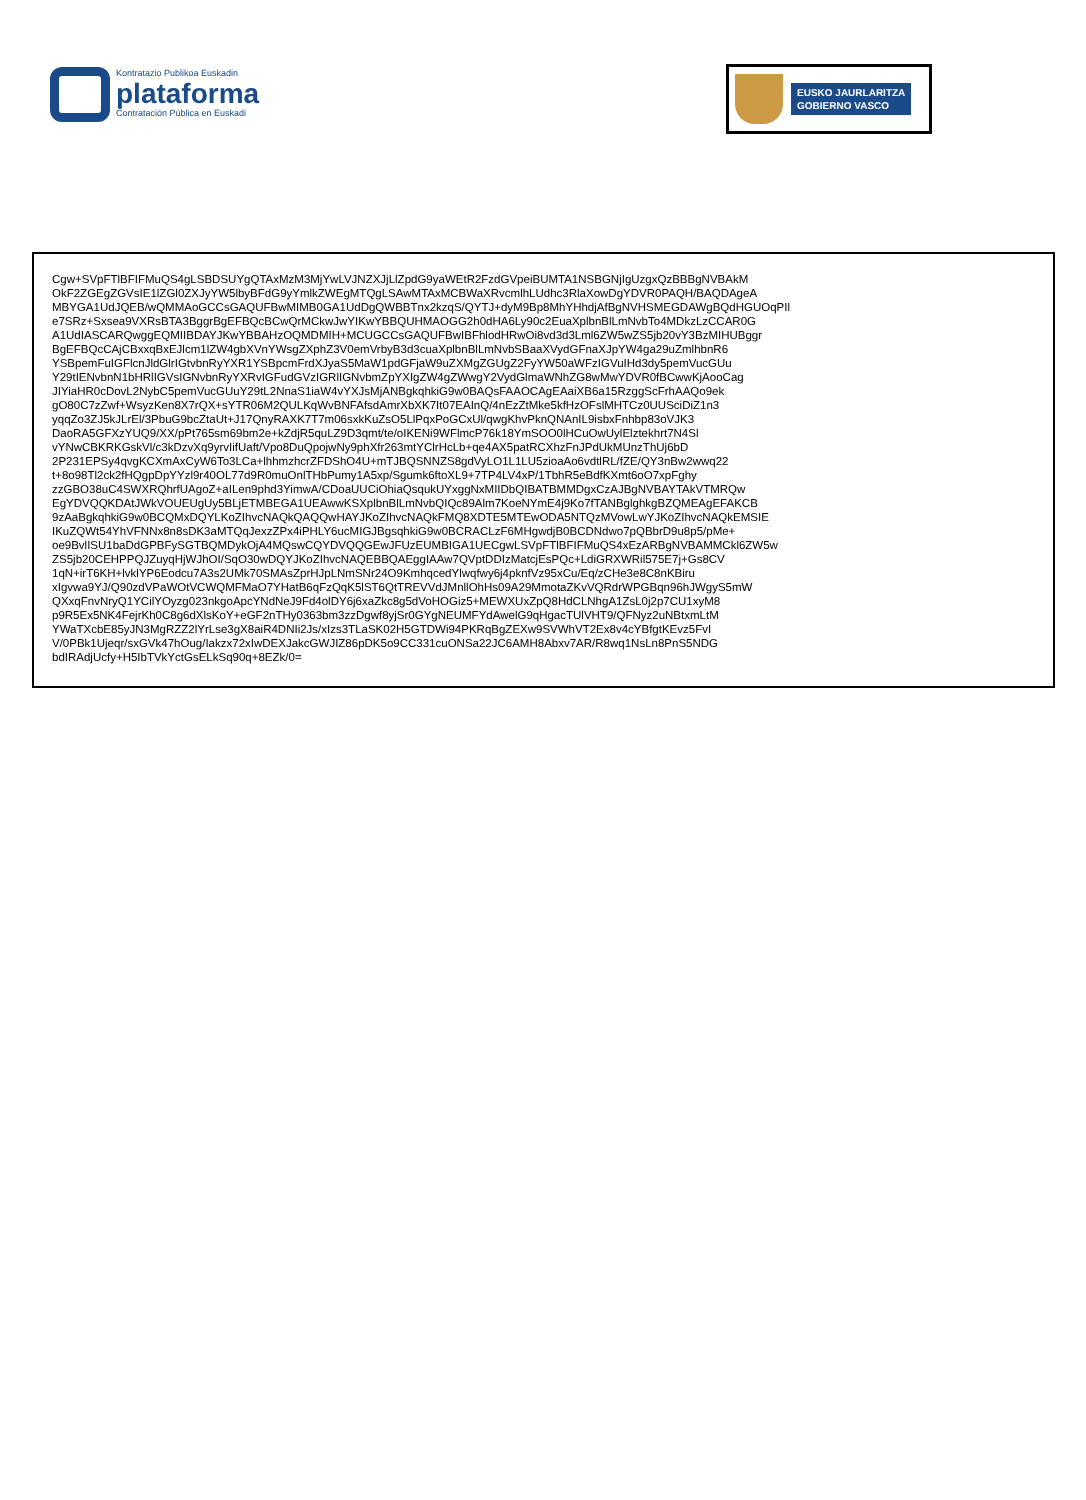Kontratazio Publikoa Euskadin
plataforma
Contratación Pública en Euskadi
EUSKO JAURLARITZA
GOBIERNO VASCO
Cgw+SVpFTlBFIFMuQS4gLSBDSUYgQTAxMzM3MjYwLVJNZXJjLlZpdG9yaWEtR2FzdGVpeiBUMTA1NSBGNjIgUzgxQzBBBgNVBAkM
OkF2ZGEgZGVsIE1lZGl0ZXJyYW5lbyBFdG9yYmlkZWEgMTQgLSAwMTAxMCBWaXRvcmlhLUdhc3RlaXowDgYDVR0PAQH/BAQDAgeA
MBYGA1UdJQEB/wQMMAoGCCsGAQUFBwMIMB0GA1UdDgQWBBTnx2kzqS/QYTJ+dyM9Bp8MhYHhdjAfBgNVHSMEGDAWgBQdHGUOqPIl
e7SRz+Sxsea9VXRsBTA3BggrBgEFBQcBCwQrMCkwJwYIKwYBBQUHMAOGG2h0dHA6Ly90c2EuaXplbnBlLmNvbTo4MDkzLzCCAR0G
A1UdIASCARQwggEQMIIBDAYJKwYBBAHzOQMDMIH+MCUGCCsGAQUFBwIBFhlodHRwOi8vd3d3Lml6ZW5wZS5jb20vY3BzMIHUBggr
BgEFBQcCAjCBxxqBxEJlcm1lZW4gbXVnYWsgZXphZ3V0emVrbyB3d3cuaXplbnBlLmNvbSBaaXVydGFnaXJpYW4ga29uZmlhbnR6
YSBpemFuIGFlcnJldGlrIGtvbnRyYXR1YSBpcmFrdXJyaS5MaW1pdGFjaW9uZXMgZGUgZ2FyYW50aWFzIGVuIHd3dy5pemVucGUu
Y29tIENvbnN1bHRlIGVsIGNvbnRyYXRvIGFudGVzIGRlIGNvbmZpYXIgZW4gZWwgY2VydGlmaWNhZG8wMwYDVR0fBCwwKjAooCag
JIYiaHR0cDovL2NybC5pemVucGUuY29tL2NnaS1iaW4vYXJsMjANBgkqhkiG9w0BAQsFAAOCAgEAaiXB6a15RzggScFrhAAQo9ek
gO80C7zZwf+WsyzKen8X7rQX+sYTR06M2QULKqWvBNFAfsdAmrXbXK7It07EAInQ/4nEzZtMke5kfHzOFslMHTCz0UUSciDiZ1n3
yqqZo3ZJ5kJLrEl/3PbuG9bcZtaUt+J17QnyRAXK7T7m06sxkKuZsO5LlPqxPoGCxUl/qwgKhvPknQNAnIL9isbxFnhbp83oVJK3
DaoRA5GFXzYUQ9/XX/pPt765sm69bm2e+kZdjR5quLZ9D3qmt/te/oIKENi9WFlmcP76k18YmSOO0lHCuOwUylElztekhrt7N4Sl
vYNwCBKRKGskVl/c3kDzvXq9yrvIifUaft/Vpo8DuQpojwNy9phXfr263mtYClrHcLb+qe4AX5patRCXhzFnJPdUkMUnzThUj6bD
2P231EPSy4qvgKCXmAxCyW6To3LCa+lhhmzhcrZFDShO4U+mTJBQSNNZS8gdVyLO1L1LU5zioaAo6vdtlRL/fZE/QY3nBw2wwq22
t+8o98Tl2ck2fHQgpDpYYzl9r40OL77d9R0muOnlTHbPumy1A5xp/Sgumk6ftoXL9+7TP4LV4xP/1TbhR5eBdfKXmt6oO7xpFghy
zzGBO38uC4SWXRQhrfUAgoZ+aILen9phd3YimwA/CDoaUUCiOhiaQsqukUYxggNxMIIDbQIBATBMMDgxCzAJBgNVBAYTAkVTMRQw
EgYDVQQKDAtJWkVOUEUgUy5BLjETMBEGA1UEAwwKSXplbnBlLmNvbQIQc89Alm7KoeNYmE4j9Ko7fTANBglghkgBZQMEAgEFAKCB
9zAaBgkqhkiG9w0BCQMxDQYLKoZIhvcNAQkQAQQwHAYJKoZIhvcNAQkFMQ8XDTE5MTEwODA5NTQzMVowLwYJKoZIhvcNAQkEMSIE
IKuZQWt54YhVFNNx8n8sDK3aMTQqJexzZPx4iPHLY6ucMIGJBgsqhkiG9w0BCRACLzF6MHgwdjB0BCDNdwo7pQBbrD9u8p5/pMe+
oe9BvlISU1baDdGPBFySGTBQMDykOjA4MQswCQYDVQQGEwJFUzEUMBIGA1UECgwLSVpFTlBFIFMuQS4xEzARBgNVBAMMCkl6ZW5w
ZS5jb20CEHPPQJZuyqHjWJhOI/SqO30wDQYJKoZIhvcNAQEBBQAEggIAAw7QVptDDIzMatcjEsPQc+LdiGRXWRil575E7j+Gs8CV
1qN+irT6KH+lvklYP6Eodcu7A3s2UMk70SMAsZprHJpLNmSNr24O9KmhqcedYlwqfwy6j4pknfVz95xCu/Eq/zCHe3e8C8nKBiru
xIgvwa9YJ/Q90zdVPaWOtVCWQMFMaO7YHatB6qFzQqK5lST6QtTREVVdJMnllOhHs09A29MmotaZKvVQRdrWPGBqn96hJWgyS5mW
QXxqFnvNryQ1YCilYOyzg023nkgoApcYNdNeJ9Fd4olDY6j6xaZkc8g5dVoHOGiz5+MEWXUxZpQ8HdCLNhgA1ZsL0j2p7CU1xyM8
p9R5Ex5NK4FejrKh0C8g6dXlsKoY+eGF2nTHy0363bm3zzDgwf8yjSr0GYgNEUMFYdAwelG9qHgacTUlVHT9/QFNyz2uNBtxmLtM
YWaTXcbE85yJN3MgRZZ2lYrLse3gX8aiR4DNIi2Js/xIzs3TLaSK02H5GTDWi94PKRqBgZEXw9SVWhVT2Ex8v4cYBfgtKEvz5FvI
V/0PBk1Ujeqr/sxGVk47hOug/Iakzx72xIwDEXJakcGWJIZ86pDK5o9CC331cuONSa22JC6AMH8Abxv7AR/R8wq1NsLn8PnS5NDG
bdIRAdjUcfy+H5IbTVkYctGsELkSq90q+8EZk/0=